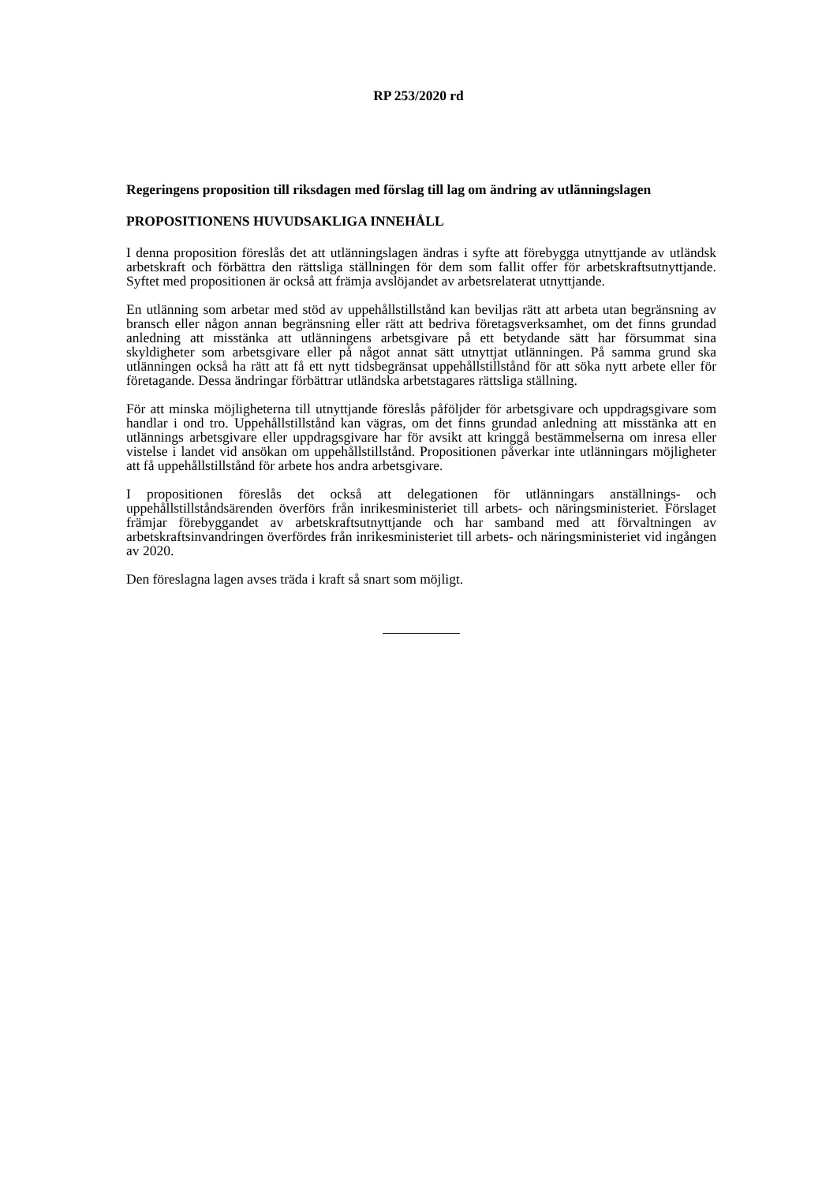RP 253/2020 rd
Regeringens proposition till riksdagen med förslag till lag om ändring av utlänningslagen
PROPOSITIONENS HUVUDSAKLIGA INNEHÅLL
I denna proposition föreslås det att utlänningslagen ändras i syfte att förebygga utnyttjande av utländsk arbetskraft och förbättra den rättsliga ställningen för dem som fallit offer för arbetskraftsutnyttjande. Syftet med propositionen är också att främja avslöjandet av arbetsrelaterat utnyttjande.
En utlänning som arbetar med stöd av uppehållstillstånd kan beviljas rätt att arbeta utan begränsning av bransch eller någon annan begränsning eller rätt att bedriva företagsverksamhet, om det finns grundad anledning att misstänka att utlänningens arbetsgivare på ett betydande sätt har försummat sina skyldigheter som arbetsgivare eller på något annat sätt utnyttjat utlänningen. På samma grund ska utlänningen också ha rätt att få ett nytt tidsbegränsat uppehållstillstånd för att söka nytt arbete eller för företagande. Dessa ändringar förbättrar utländska arbetstagares rättsliga ställning.
För att minska möjligheterna till utnyttjande föreslås påföljder för arbetsgivare och uppdragsgivare som handlar i ond tro. Uppehållstillstånd kan vägras, om det finns grundad anledning att misstänka att en utlännings arbetsgivare eller uppdragsgivare har för avsikt att kringgå bestämmelserna om inresa eller vistelse i landet vid ansökan om uppehållstillstånd. Propositionen påverkar inte utlänningars möjligheter att få uppehållstillstånd för arbete hos andra arbetsgivare.
I propositionen föreslås det också att delegationen för utlänningars anställnings- och uppehållstillståndsärenden överförs från inrikesministeriet till arbets- och näringsministeriet. Förslaget främjar förebyggandet av arbetskraftsutnyttjande och har samband med att förvaltningen av arbetskraftsinvandringen överfördes från inrikesministeriet till arbets- och näringsministeriet vid ingången av 2020.
Den föreslagna lagen avses träda i kraft så snart som möjligt.